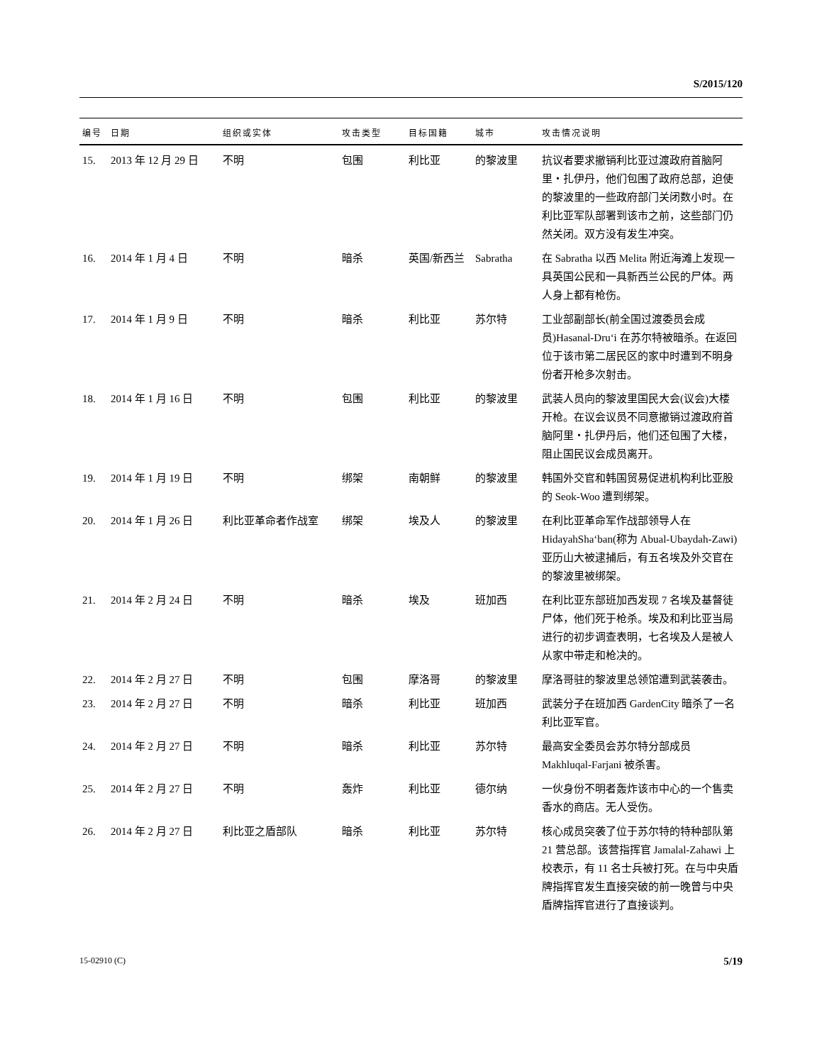S/2015/120
| 编号 | 日期 | 组织或实体 | 攻击类型 | 目标国籍 | 城市 | 攻击情况说明 |
| --- | --- | --- | --- | --- | --- | --- |
| 15. | 2013 年 12 月 29 日 | 不明 | 包围 | 利比亚 | 的黎波里 | 抗议者要求撤销利比亚过渡政府首脑阿里・扎伊丹，他们包围了政府总部，迫使的黎波里的一些政府部门关闭数小时。在利比亚军队部署到该市之前，这些部门仍然关闭。双方没有发生冲突。 |
| 16. | 2014 年 1 月 4 日 | 不明 | 暗杀 | 英国/新西兰 | Sabratha | 在 Sabratha 以西 Melita 附近海滩上发现一具英国公民和一具新西兰公民的尸体。两人身上都有枪伤。 |
| 17. | 2014 年 1 月 9 日 | 不明 | 暗杀 | 利比亚 | 苏尔特 | 工业部副部长(前全国过渡委员会成员)Hasanal-Dru‘i 在苏尔特被暗杀。在返回位于该市第二居民区的家中时遭到不明身份者开枪多次射击。 |
| 18. | 2014 年 1 月 16 日 | 不明 | 包围 | 利比亚 | 的黎波里 | 武装人员向的黎波里国民大会(议会)大楼开枪。在议会议员不同意撤销过渡政府首脑阿里・扎伊丹后，他们还包围了大楼，阻止国民议会成员离开。 |
| 19. | 2014 年 1 月 19 日 | 不明 | 绑架 | 南朝鲜 | 的黎波里 | 韩国外交官和韩国贸易促进机构利比亚股的 Seok-Woo 遭到绑架。 |
| 20. | 2014 年 1 月 26 日 | 利比亚革命者作战室 | 绑架 | 埃及人 | 的黎波里 | 在利比亚革命军作战部领导人在 HidayahSha‘ban(称为 Abual-Ubaydah-Zawi)亚历山大被逮捕后，有五名埃及外交官在的黎波里被绑架。 |
| 21. | 2014 年 2 月 24 日 | 不明 | 暗杀 | 埃及 | 班加西 | 在利比亚东部班加西发现 7 名埃及基督徒尸体，他们死于枪杀。埃及和利比亚当局进行的初步调查表明，七名埃及人是被人从家中带走和枪决的。 |
| 22. | 2014 年 2 月 27 日 | 不明 | 包围 | 摩洛哥 | 的黎波里 | 摩洛哥驻的黎波里总领馆遭到武装袭击。 |
| 23. | 2014 年 2 月 27 日 | 不明 | 暗杀 | 利比亚 | 班加西 | 武装分子在班加西 GardenCity 暗杀了一名利比亚军官。 |
| 24. | 2014 年 2 月 27 日 | 不明 | 暗杀 | 利比亚 | 苏尔特 | 最高安全委员会苏尔特分部成员 Makhluqal-Farjani 被杀害。 |
| 25. | 2014 年 2 月 27 日 | 不明 | 轰炸 | 利比亚 | 德尔纳 | 一伙身份不明者轰炸该市中心的一个售卖香水的商店。无人受伤。 |
| 26. | 2014 年 2 月 27 日 | 利比亚之盾部队 | 暗杀 | 利比亚 | 苏尔特 | 核心成员突袭了位于苏尔特的特种部队第 21 营总部。该营指挥官 Jamalal-Zahawi 上校表示，有 11 名士兵被打死。在与中央盾牌指挥官发生直接突破的前一晚曾与中央盾牌指挥官进行了直接谈判。 |
15-02910 (C) 5/19